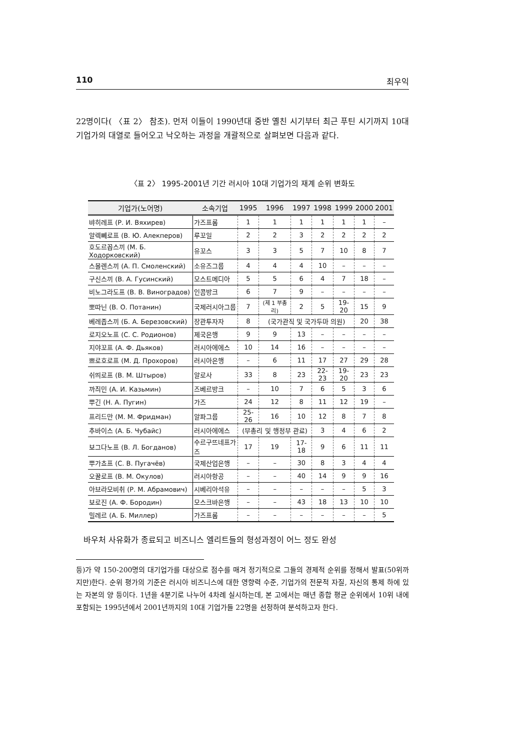110 최우익
22명이다( 〈표 2〉 참조). 먼저 이들이 1990년대 중반 옐친 시기부터 최근 푸틴 시기까지 10대 기업가의 대열로 들어오고 낙오하는 과정을 개괄적으로 살펴보면 다음과 같다.
〈표 2〉 1995-2001년 기간 러시아 10대 기업가의 재계 순위 변화도
| 기업가(노어명) | 소속기업 | 1995 | 1996 | 1997 | 1998 | 1999 | 2000 | 2001 |
| --- | --- | --- | --- | --- | --- | --- | --- | --- |
| 뱌히레프 (Р. И. Вяхирев) | 가즈프롬 | 1 | 1 | 1 | 1 | 1 | 1 | – |
| 알렉뻬로프 (В. Ю. Алекперов) | 루꼬일 | 2 | 2 | 3 | 2 | 2 | 2 | 2 |
| 호도르꼽스끼 (М. Б. Ходорковский) | 유꼬스 | 3 | 3 | 5 | 7 | 10 | 8 | 7 |
| 스몰렌스끼 (А. П. Смоленский) | 소유즈그룹 | 4 | 4 | 4 | 10 | – | – | – |
| 구신스끼 (В. А. Гусинский) | 모스트메디아 | 5 | 5 | 6 | 4 | 7 | 18 | – |
| 비노그라도프 (В. В. Виноградов) | 인콤방크 | 6 | 7 | 9 | – | – | – | – |
| 뽀따닌 (В. О. Потанин) | 국제러시아그룹 | 7 | (제 1 부총리) | 2 | 5 | 19-20 | 15 | 9 |
| 베레좁스끼 (Б. А. Березовский) | 장관투자자 | 8 | (국가관직 및 국가두마 의원) | | | | 20 | 38 |
| 로지오노프 (С. С. Родионов) | 제국은행 | 9 | 9 | 13 | – | – | – | – |
| 지야꼬프 (А. Ф. Дьяков) | 러시아에에스 | 10 | 14 | 16 | – | – | – | – |
| 쁘로호로프 (М. Д. Прохоров) | 러시아은행 | – | 6 | 11 | 17 | 27 | 29 | 28 |
| 쉬띄로프 (В. М. Штыров) | 알로사 | 33 | 8 | 23 | 22-23 | 19-20 | 23 | 23 |
| 까즤민 (А. И. Казьмин) | 즈베르방크 | – | 10 | 7 | 6 | 5 | 3 | 6 |
| 뿌긴 (Н. А. Пугин) | 가즈 | 24 | 12 | 8 | 11 | 12 | 19 | – |
| 프리드만 (М. М. Фридман) | 알파그룹 | 25-26 | 16 | 10 | 12 | 8 | 7 | 8 |
| 추바이스 (А. Б. Чубайс) | 러시아에에스 | (부총리 및 행정부 관료) | | | 3 | 4 | 6 | 2 |
| 보그다노프 (В. Л. Богданов) | 수르구뜨네프가즈 | 17 | 19 | 17-18 | 9 | 6 | 11 | 11 |
| 뿌가쵸프 (С. В. Пугачёв) | 국제산업은행 | – | – | 30 | 8 | 3 | 4 | 4 |
| 오꿀로프 (В. М. Окулов) | 러시아항공 | – | – | 40 | 14 | 9 | 9 | 16 |
| 아브라모비취 (Р. М. Абрамович) | 시베리아석유 | – | – | – | – | – | 5 | 3 |
| 보로진 (А. Ф. Бородин) | 모스크바은행 | – | – | 43 | 18 | 13 | 10 | 10 |
| 밀레르 (А. Б. Миллер) | 가즈프롬 | – | – | – | – | – | – | 5 |
바우처 사유화가 종료되고 비즈니스 엘리트들의 형성과정이 어느 정도 완성
등)가 약 150-200명의 대기업가를 대상으로 점수를 매겨 정기적으로 그들의 경제적 순위를 정해서 발표(50위까지만)한다. 순위 평가의 기준은 러시아 비즈니스에 대한 영향력 수준, 기업가의 전문적 자질, 자신의 통제 하에 있는 자본의 양 등이다. 1년을 4분기로 나누어 4차례 실시하는데, 본 고에서는 매년 종합 평균 순위에서 10위 내에 포함되는 1995년에서 2001년까지의 10대 기업가들 22명을 선정하여 분석하고자 한다.